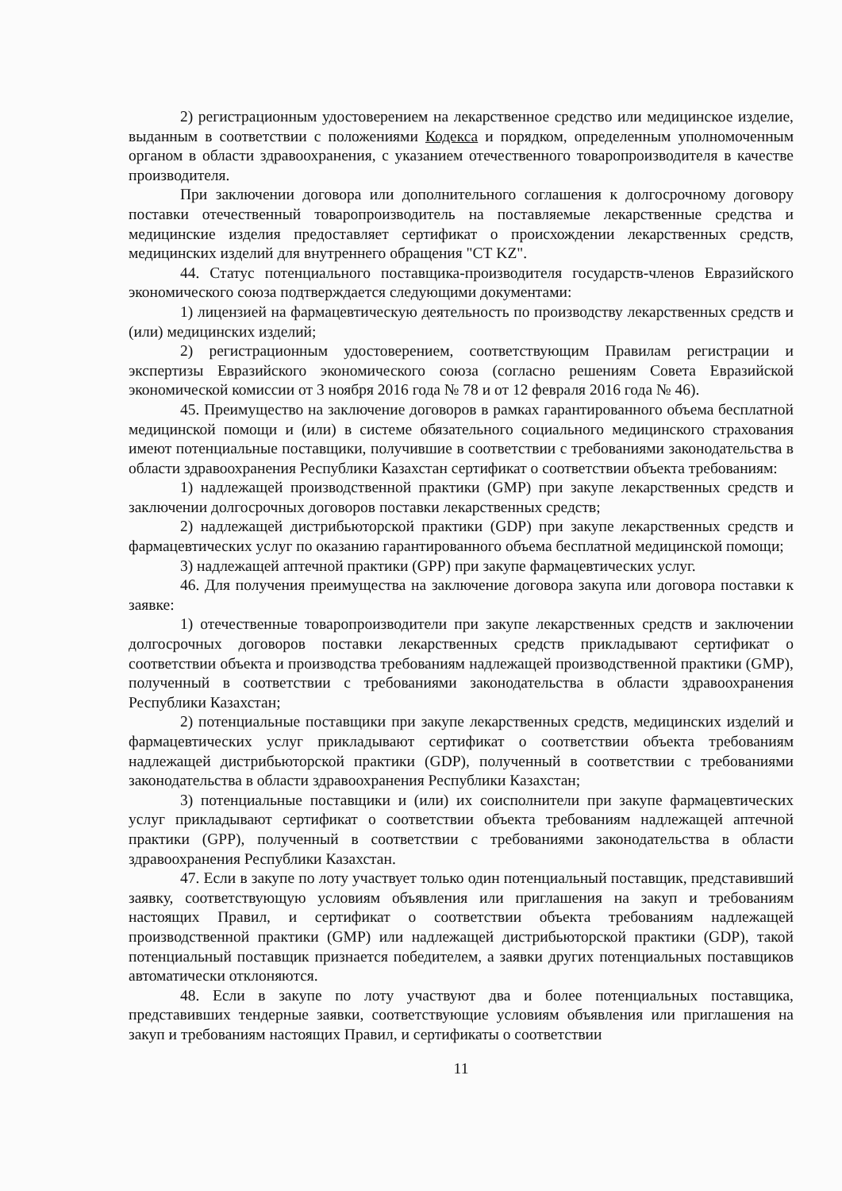2) регистрационным удостоверением на лекарственное средство или медицинское изделие, выданным в соответствии с положениями Кодекса и порядком, определенным уполномоченным органом в области здравоохранения, с указанием отечественного товаропроизводителя в качестве производителя.
При заключении договора или дополнительного соглашения к долгосрочному договору поставки отечественный товаропроизводитель на поставляемые лекарственные средства и медицинские изделия предоставляет сертификат о происхождении лекарственных средств, медицинских изделий для внутреннего обращения "СТ KZ".
44. Статус потенциального поставщика-производителя государств-членов Евразийского экономического союза подтверждается следующими документами:
1) лицензией на фармацевтическую деятельность по производству лекарственных средств и (или) медицинских изделий;
2) регистрационным удостоверением, соответствующим Правилам регистрации и экспертизы Евразийского экономического союза (согласно решениям Совета Евразийской экономической комиссии от 3 ноября 2016 года № 78 и от 12 февраля 2016 года № 46).
45. Преимущество на заключение договоров в рамках гарантированного объема бесплатной медицинской помощи и (или) в системе обязательного социального медицинского страхования имеют потенциальные поставщики, получившие в соответствии с требованиями законодательства в области здравоохранения Республики Казахстан сертификат о соответствии объекта требованиям:
1) надлежащей производственной практики (GMP) при закупе лекарственных средств и заключении долгосрочных договоров поставки лекарственных средств;
2) надлежащей дистрибьюторской практики (GDP) при закупе лекарственных средств и фармацевтических услуг по оказанию гарантированного объема бесплатной медицинской помощи;
3) надлежащей аптечной практики (GPP) при закупе фармацевтических услуг.
46. Для получения преимущества на заключение договора закупа или договора поставки к заявке:
1) отечественные товаропроизводители при закупе лекарственных средств и заключении долгосрочных договоров поставки лекарственных средств прикладывают сертификат о соответствии объекта и производства требованиям надлежащей производственной практики (GMP), полученный в соответствии с требованиями законодательства в области здравоохранения Республики Казахстан;
2) потенциальные поставщики при закупе лекарственных средств, медицинских изделий и фармацевтических услуг прикладывают сертификат о соответствии объекта требованиям надлежащей дистрибьюторской практики (GDP), полученный в соответствии с требованиями законодательства в области здравоохранения Республики Казахстан;
3) потенциальные поставщики и (или) их соисполнители при закупе фармацевтических услуг прикладывают сертификат о соответствии объекта требованиям надлежащей аптечной практики (GPP), полученный в соответствии с требованиями законодательства в области здравоохранения Республики Казахстан.
47. Если в закупе по лоту участвует только один потенциальный поставщик, представивший заявку, соответствующую условиям объявления или приглашения на закуп и требованиям настоящих Правил, и сертификат о соответствии объекта требованиям надлежащей производственной практики (GMP) или надлежащей дистрибьюторской практики (GDP), такой потенциальный поставщик признается победителем, а заявки других потенциальных поставщиков автоматически отклоняются.
48. Если в закупе по лоту участвуют два и более потенциальных поставщика, представивших тендерные заявки, соответствующие условиям объявления или приглашения на закуп и требованиям настоящих Правил, и сертификаты о соответствии
11